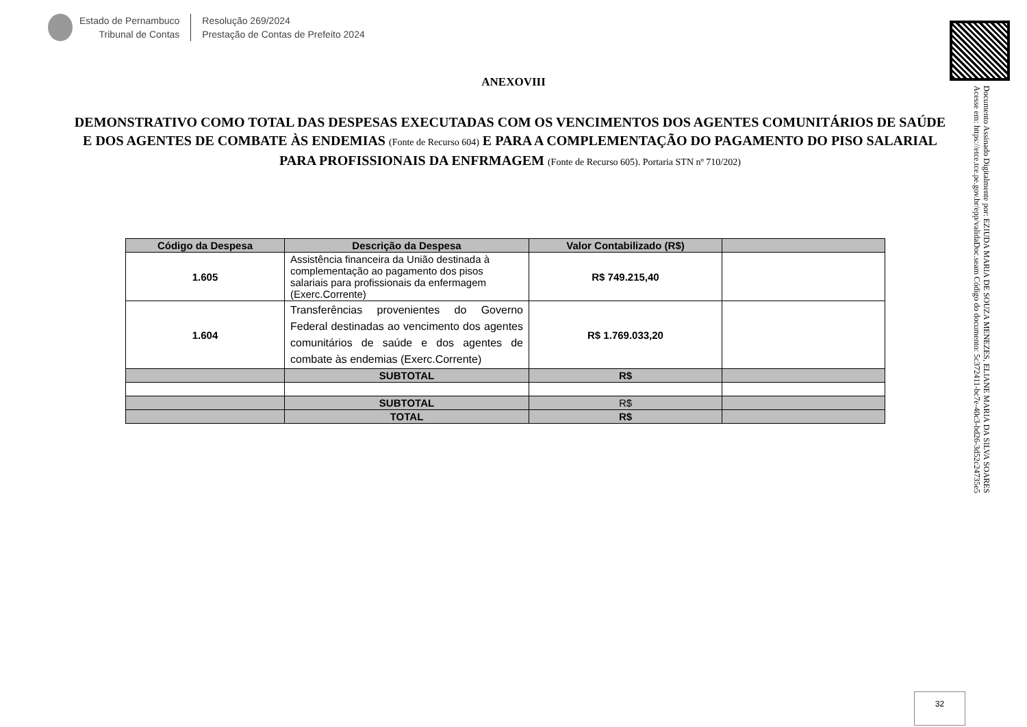Estado de Pernambuco
Tribunal de Contas
Resolução 269/2024
Prestação de Contas de Prefeito 2024
Documento Assinado Digitalmente por: EZIUDA MARIA DE SOUZA MENEZES, ELIANE MARIA DA SILVA SOARES
Acesse em: https://etce.tce.pe.gov.br/epp/validaDoc.seam Código do documento: 5c372411-bc7e-40c3-bd26-3d52c24735e5
ANEXOVIII
DEMONSTRATIVO COMO TOTAL DAS DESPESAS EXECUTADAS COM OS VENCIMENTOS DOS AGENTES COMUNITÁRIOS DE SAÚDE E DOS AGENTES DE COMBATE ÀS ENDEMIAS (Fonte de Recurso 604) E PARA A COMPLEMENTAÇÃO DO PAGAMENTO DO PISO SALARIAL PARA PROFISSIONAIS DA ENFRMAGEM (Fonte de Recurso 605). Portaria STN nº 710/202)
| Código da Despesa | Descrição da Despesa | Valor Contabilizado (R$) | |
| --- | --- | --- | --- |
| 1.605 | Assistência financeira da União destinada à complementação ao pagamento dos pisos salariais para profissionais da enfermagem (Exerc.Corrente) | R$ 749.215,40 | |
| 1.604 | Transferências provenientes do Governo Federal destinadas ao vencimento dos agentes comunitários de saúde e dos agentes de combate às endemias (Exerc.Corrente) | R$ 1.769.033,20 | |
| | SUBTOTAL | R$ | |
| | SUBTOTAL | R$ | |
| | TOTAL | R$ | |
32